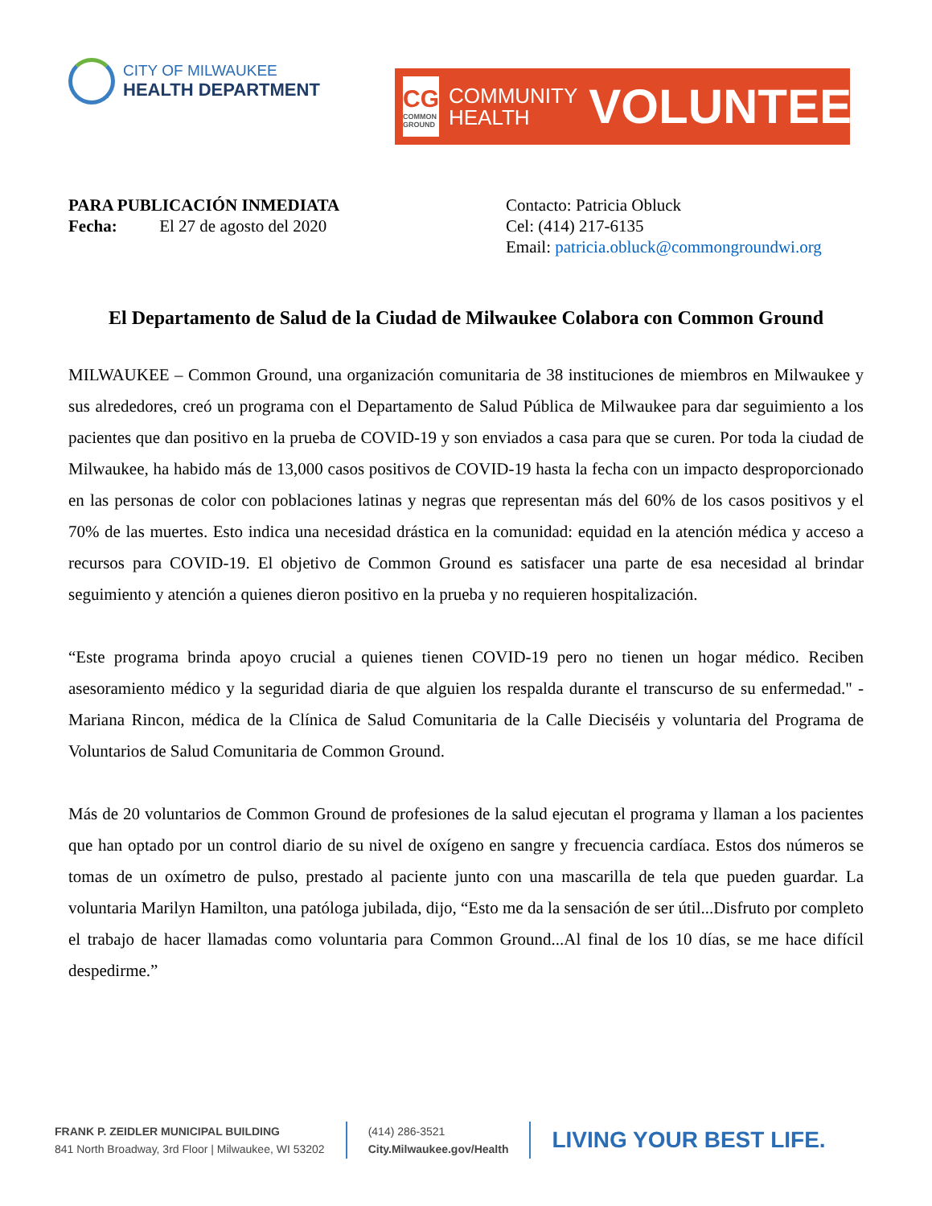CITY OF MILWAUKEE
HEALTH DEPARTMENT
CG
COMMON GROUND
COMMUNITY
HEALTH
VOLUNTEERS
PARA PUBLICACIÓN INMEDIATA
Fecha: El 27 de agosto del 2020
Contacto: Patricia Obluck
Cel: (414) 217-6135
Email: patricia.obluck@commongroundwi.org
El Departamento de Salud de la Ciudad de Milwaukee Colabora con Common Ground
MILWAUKEE – Common Ground, una organización comunitaria de 38 instituciones de miembros en Milwaukee y sus alrededores, creó un programa con el Departamento de Salud Pública de Milwaukee para dar seguimiento a los pacientes que dan positivo en la prueba de COVID-19 y son enviados a casa para que se curen. Por toda la ciudad de Milwaukee, ha habido más de 13,000 casos positivos de COVID-19 hasta la fecha con un impacto desproporcionado en las personas de color con poblaciones latinas y negras que representan más del 60% de los casos positivos y el 70% de las muertes. Esto indica una necesidad drástica en la comunidad: equidad en la atención médica y acceso a recursos para COVID-19. El objetivo de Common Ground es satisfacer una parte de esa necesidad al brindar seguimiento y atención a quienes dieron positivo en la prueba y no requieren hospitalización.
“Este programa brinda apoyo crucial a quienes tienen COVID-19 pero no tienen un hogar médico. Reciben asesoramiento médico y la seguridad diaria de que alguien los respalda durante el transcurso de su enfermedad." - Mariana Rincon, médica de la Clínica de Salud Comunitaria de la Calle Dieciséis y voluntaria del Programa de Voluntarios de Salud Comunitaria de Common Ground.
Más de 20 voluntarios de Common Ground de profesiones de la salud ejecutan el programa y llaman a los pacientes que han optado por un control diario de su nivel de oxígeno en sangre y frecuencia cardíaca. Estos dos números se tomas de un oxímetro de pulso, prestado al paciente junto con una mascarilla de tela que pueden guardar. La voluntaria Marilyn Hamilton, una patóloga jubilada, dijo, “Esto me da la sensación de ser útil...Disfruto por completo el trabajo de hacer llamadas como voluntaria para Common Ground...Al final de los 10 días, se me hace difícil despedirme.”
FRANK P. ZEIDLER MUNICIPAL BUILDING
841 North Broadway, 3rd Floor | Milwaukee, WI 53202
(414) 286-3521
City.Milwaukee.gov/Health
LIVING YOUR BEST LIFE.